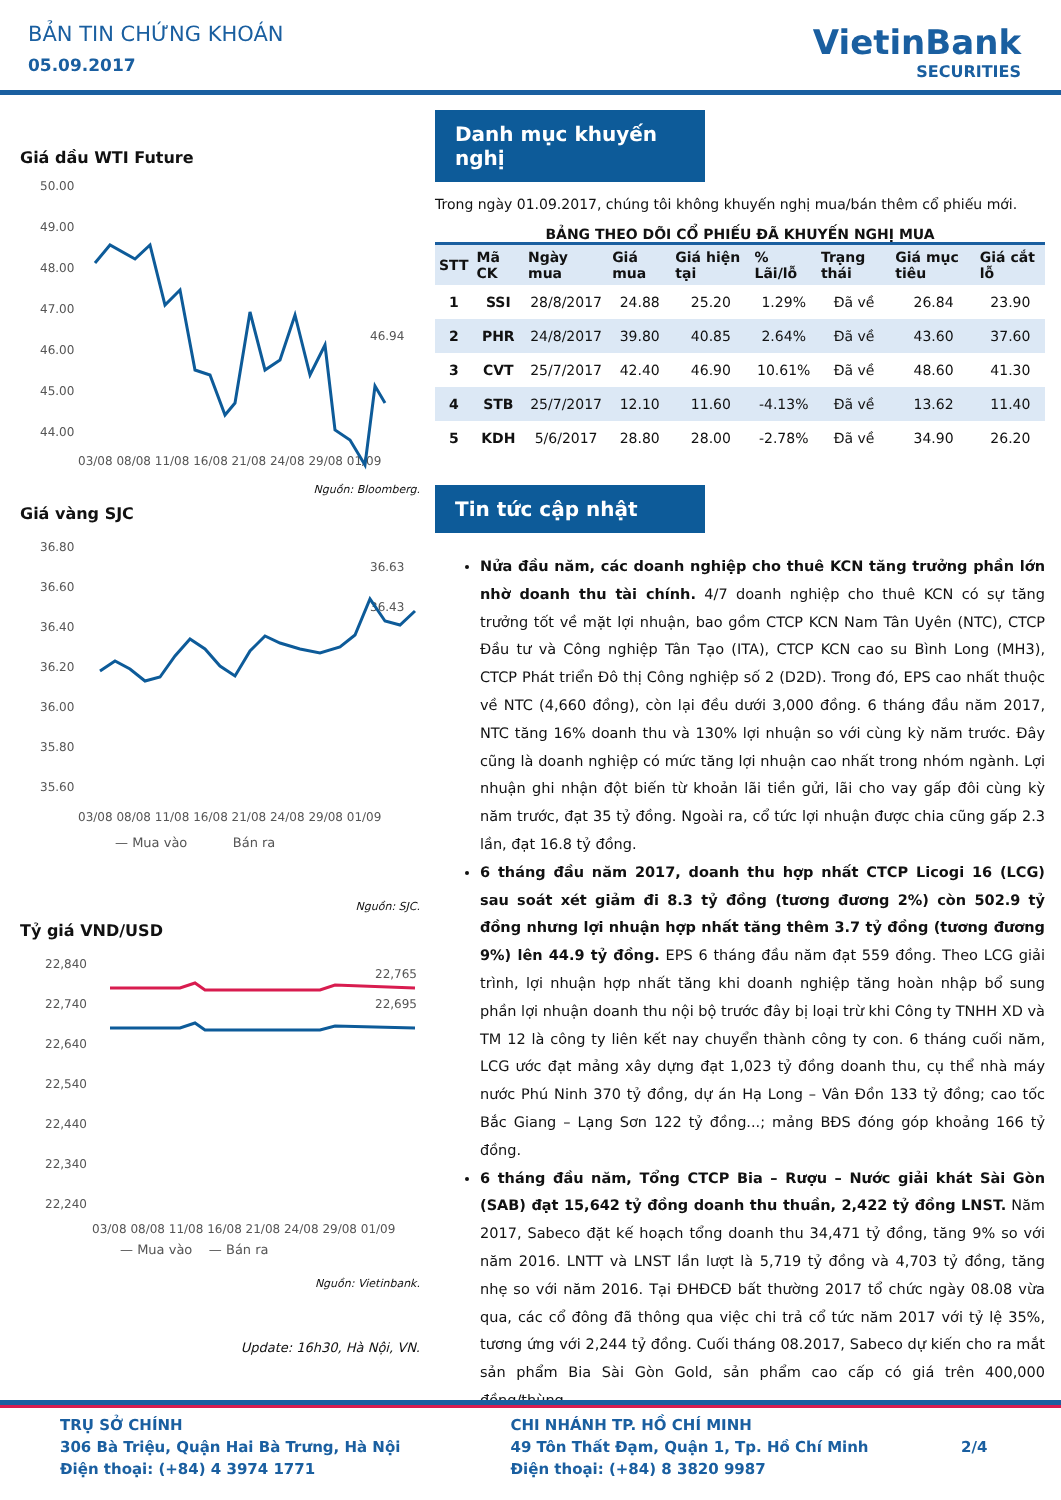BẢN TIN CHỨNG KHOÁN
05.09.2017
VietinBank
SECURITIES
Giá dầu WTI Future
50.00
49.00
48.00
47.00
46.00
45.00
44.00
46.94
03/08 08/08 11/08 16/08 21/08 24/08 29/08 01/09
Nguồn: Bloomberg.
Giá vàng SJC
36.80
36.60
36.40
36.20
36.00
35.80
35.60
36.63
36.43
03/08 08/08 11/08 16/08 21/08 24/08 29/08 01/09
— Mua vào Bán ra
Nguồn: SJC.
Tỷ giá VND/USD
22,840
22,740
22,640
22,540
22,440
22,340
22,240
22,765
22,695
03/08 08/08 11/08 16/08 21/08 24/08 29/08 01/09
— Mua vào — Bán ra
Nguồn: Vietinbank.
Update: 16h30, Hà Nội, VN.
Danh mục khuyến nghị
Trong ngày 01.09.2017, chúng tôi không khuyến nghị mua/bán thêm cổ phiếu mới.
BẢNG THEO DÕI CỔ PHIẾU ĐÃ KHUYẾN NGHỊ MUA
| STT | Mã CK | Ngày mua | Giá mua | Giá hiện tại | % Lãi/lỗ | Trạng thái | Giá mục tiêu | Giá cắt lỗ |
| --- | --- | --- | --- | --- | --- | --- | --- | --- |
| 1 | SSI | 28/8/2017 | 24.88 | 25.20 | 1.29% | Đã về | 26.84 | 23.90 |
| 2 | PHR | 24/8/2017 | 39.80 | 40.85 | 2.64% | Đã về | 43.60 | 37.60 |
| 3 | CVT | 25/7/2017 | 42.40 | 46.90 | 10.61% | Đã về | 48.60 | 41.30 |
| 4 | STB | 25/7/2017 | 12.10 | 11.60 | -4.13% | Đã về | 13.62 | 11.40 |
| 5 | KDH | 5/6/2017 | 28.80 | 28.00 | -2.78% | Đã về | 34.90 | 26.20 |
Tin tức cập nhật
Nửa đầu năm, các doanh nghiệp cho thuê KCN tăng trưởng phần lớn nhờ doanh thu tài chính. 4/7 doanh nghiệp cho thuê KCN có sự tăng trưởng tốt về mặt lợi nhuận, bao gồm CTCP KCN Nam Tân Uyên (NTC), CTCP Đầu tư và Công nghiệp Tân Tạo (ITA), CTCP KCN cao su Bình Long (MH3), CTCP Phát triển Đô thị Công nghiệp số 2 (D2D). Trong đó, EPS cao nhất thuộc về NTC (4,660 đồng), còn lại đều dưới 3,000 đồng. 6 tháng đầu năm 2017, NTC tăng 16% doanh thu và 130% lợi nhuận so với cùng kỳ năm trước. Đây cũng là doanh nghiệp có mức tăng lợi nhuận cao nhất trong nhóm ngành. Lợi nhuận ghi nhận đột biến từ khoản lãi tiền gửi, lãi cho vay gấp đôi cùng kỳ năm trước, đạt 35 tỷ đồng. Ngoài ra, cổ tức lợi nhuận được chia cũng gấp 2.3 lần, đạt 16.8 tỷ đồng.
6 tháng đầu năm 2017, doanh thu hợp nhất CTCP Licogi 16 (LCG) sau soát xét giảm đi 8.3 tỷ đồng (tương đương 2%) còn 502.9 tỷ đồng nhưng lợi nhuận hợp nhất tăng thêm 3.7 tỷ đồng (tương đương 9%) lên 44.9 tỷ đồng. EPS 6 tháng đầu năm đạt 559 đồng. Theo LCG giải trình, lợi nhuận hợp nhất tăng khi doanh nghiệp tăng hoàn nhập bổ sung phần lợi nhuận doanh thu nội bộ trước đây bị loại trừ khi Công ty TNHH XD và TM 12 là công ty liên kết nay chuyển thành công ty con. 6 tháng cuối năm, LCG ước đạt mảng xây dựng đạt 1,023 tỷ đồng doanh thu, cụ thể nhà máy nước Phú Ninh 370 tỷ đồng, dự án Hạ Long – Vân Đồn 133 tỷ đồng; cao tốc Bắc Giang – Lạng Sơn 122 tỷ đồng...; mảng BĐS đóng góp khoảng 166 tỷ đồng.
6 tháng đầu năm, Tổng CTCP Bia – Rượu – Nước giải khát Sài Gòn (SAB) đạt 15,642 tỷ đồng doanh thu thuần, 2,422 tỷ đồng LNST. Năm 2017, Sabeco đặt kế hoạch tổng doanh thu 34,471 tỷ đồng, tăng 9% so với năm 2016. LNTT và LNST lần lượt là 5,719 tỷ đồng và 4,703 tỷ đồng, tăng nhẹ so với năm 2016. Tại ĐHĐCĐ bất thường 2017 tổ chức ngày 08.08 vừa qua, các cổ đông đã thông qua việc chi trả cổ tức năm 2017 với tỷ lệ 35%, tương ứng với 2,244 tỷ đồng. Cuối tháng 08.2017, Sabeco dự kiến cho ra mắt sản phẩm Bia Sài Gòn Gold, sản phẩm cao cấp có giá trên 400,000 đồng/thùng.
TRỤ SỞ CHÍNH
306 Bà Triệu, Quận Hai Bà Trưng, Hà Nội
Điện thoại: (+84) 4 3974 1771
CHI NHÁNH TP. HỒ CHÍ MINH
49 Tôn Thất Đạm, Quận 1, Tp. Hồ Chí Minh
Điện thoại: (+84) 8 3820 9987
2/4